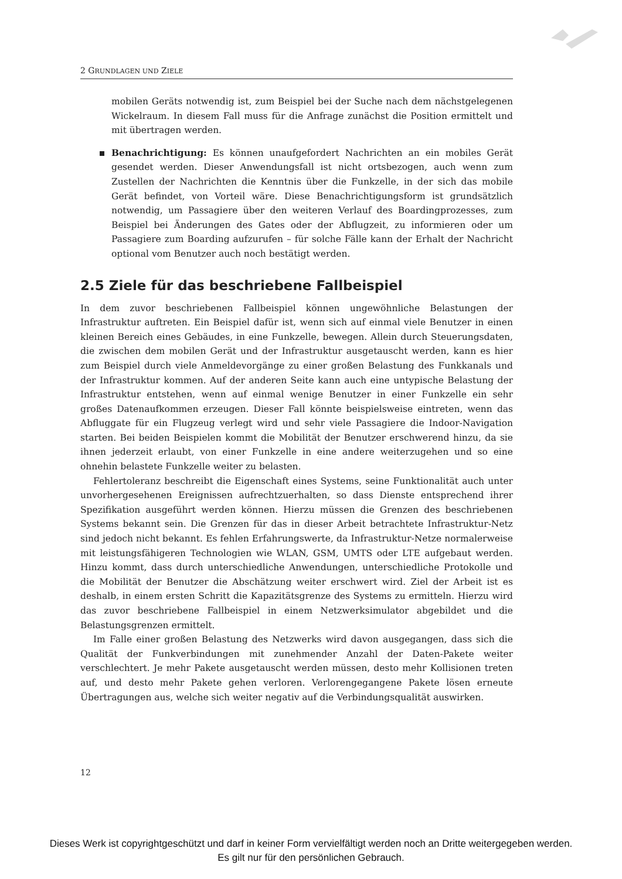2 GRUNDLAGEN UND ZIELE
mobilen Geräts notwendig ist, zum Beispiel bei der Suche nach dem nächstgelegenen Wickelraum. In diesem Fall muss für die Anfrage zunächst die Position ermittelt und mit übertragen werden.
Benachrichtigung: Es können unaufgefordert Nachrichten an ein mobiles Gerät gesendet werden. Dieser Anwendungsfall ist nicht ortsbezogen, auch wenn zum Zustellen der Nachrichten die Kenntnis über die Funkzelle, in der sich das mobile Gerät befindet, von Vorteil wäre. Diese Benachrichtigungsform ist grundsätzlich notwendig, um Passagiere über den weiteren Verlauf des Boardingprozesses, zum Beispiel bei Änderungen des Gates oder der Abflugzeit, zu informieren oder um Passagiere zum Boarding aufzurufen – für solche Fälle kann der Erhalt der Nachricht optional vom Benutzer auch noch bestätigt werden.
2.5 Ziele für das beschriebene Fallbeispiel
In dem zuvor beschriebenen Fallbeispiel können ungewöhnliche Belastungen der Infrastruktur auftreten. Ein Beispiel dafür ist, wenn sich auf einmal viele Benutzer in einen kleinen Bereich eines Gebäudes, in eine Funkzelle, bewegen. Allein durch Steuerungsdaten, die zwischen dem mobilen Gerät und der Infrastruktur ausgetauscht werden, kann es hier zum Beispiel durch viele Anmeldevorgänge zu einer großen Belastung des Funkkanals und der Infrastruktur kommen. Auf der anderen Seite kann auch eine untypische Belastung der Infrastruktur entstehen, wenn auf einmal wenige Benutzer in einer Funkzelle ein sehr großes Datenaufkommen erzeugen. Dieser Fall könnte beispielsweise eintreten, wenn das Abfluggate für ein Flugzeug verlegt wird und sehr viele Passagiere die Indoor-Navigation starten. Bei beiden Beispielen kommt die Mobilität der Benutzer erschwerend hinzu, da sie ihnen jederzeit erlaubt, von einer Funkzelle in eine andere weiterzugehen und so eine ohnehin belastete Funkzelle weiter zu belasten.
Fehlertoleranz beschreibt die Eigenschaft eines Systems, seine Funktionalität auch unter unvorhergesehenen Ereignissen aufrechtzuerhalten, so dass Dienste entsprechend ihrer Spezifikation ausgeführt werden können. Hierzu müssen die Grenzen des beschriebenen Systems bekannt sein. Die Grenzen für das in dieser Arbeit betrachtete Infrastruktur-Netz sind jedoch nicht bekannt. Es fehlen Erfahrungswerte, da Infrastruktur-Netze normalerweise mit leistungsfähigeren Technologien wie WLAN, GSM, UMTS oder LTE aufgebaut werden. Hinzu kommt, dass durch unterschiedliche Anwendungen, unterschiedliche Protokolle und die Mobilität der Benutzer die Abschätzung weiter erschwert wird. Ziel der Arbeit ist es deshalb, in einem ersten Schritt die Kapazitätsgrenze des Systems zu ermitteln. Hierzu wird das zuvor beschriebene Fallbeispiel in einem Netzwerksimulator abgebildet und die Belastungsgrenzen ermittelt.
Im Falle einer großen Belastung des Netzwerks wird davon ausgegangen, dass sich die Qualität der Funkverbindungen mit zunehmender Anzahl der Daten-Pakete weiter verschlechtert. Je mehr Pakete ausgetauscht werden müssen, desto mehr Kollisionen treten auf, und desto mehr Pakete gehen verloren. Verlorengegangene Pakete lösen erneute Übertragungen aus, welche sich weiter negativ auf die Verbindungsqualität auswirken.
12
Dieses Werk ist copyrightgeschützt und darf in keiner Form vervielfältigt werden noch an Dritte weitergegeben werden.
Es gilt nur für den persönlichen Gebrauch.